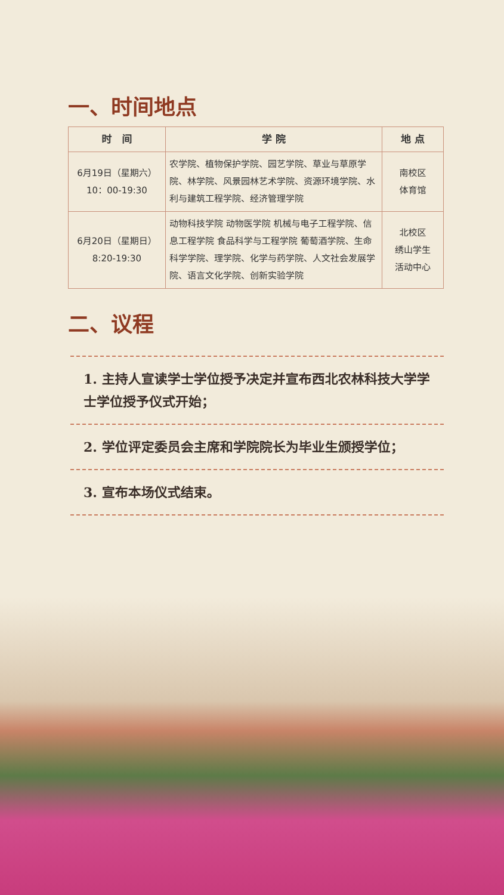一、时间地点
| 时 间 | 学 院 | 地 点 |
| --- | --- | --- |
| 6月19日（星期六） 10：00-19:30 | 农学院、植物保护学院、园艺学院、草业与草原学院、林学院、风景园林艺术学院、资源环境学院、水利与建筑工程学院、经济管理学院 | 南校区 体育馆 |
| 6月20日（星期日） 8:20-19:30 | 动物科技学院 动物医学院 机械与电子工程学院、信息工程学院 食品科学与工程学院 葡萄酒学院、生命科学学院、理学院、化学与药学院、人文社会发展学院、语言文化学院、创新实验学院 | 北校区 绣山学生 活动中心 |
二、议程
1. 主持人宣读学士学位授予决定并宣布西北农林科技大学学士学位授予仪式开始；
2. 学位评定委员会主席和学院院长为毕业生颁授学位；
3. 宣布本场仪式结束。